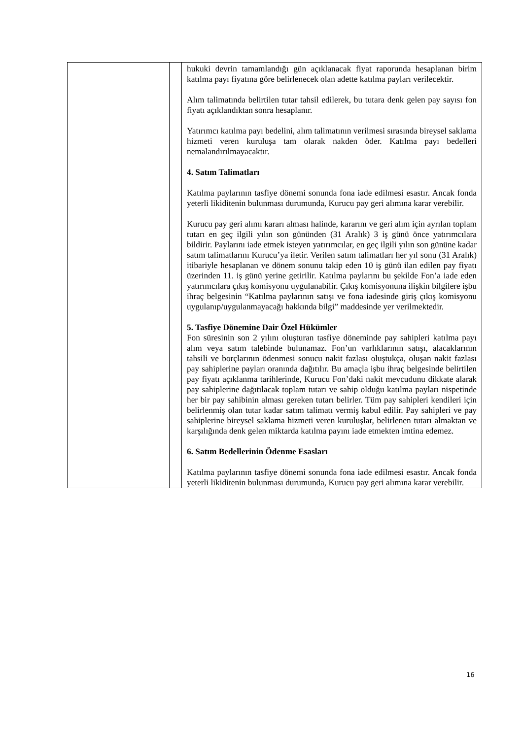| | | hukuki devrin tamamlandığı gün açıklanacak fiyat raporunda hesaplanan birim katılma payı fiyatına göre belirlenecek olan adette katılma payları verilecektir. Alım talimatında belirtilen tutar tahsil edilerek, bu tutara denk gelen pay sayısı fon fiyatı açıklandıktan sonra hesaplanır. Yatırımcı katılma payı bedelini, alım talimatının verilmesi sırasında bireysel saklama hizmeti veren kuruluşa tam olarak nakden öder. Katılma payı bedelleri nemalandırılmayacaktır. 4. Satım Talimatları Katılma paylarının tasfiye dönemi sonunda fona iade edilmesi esastır. Ancak fonda yeterli likiditenin bulunması durumunda, Kurucu pay geri alımına karar verebilir. Kurucu pay geri alımı kararı alması halinde, kararını ve geri alım için ayrılan toplam tutarı en geç ilgili yılın son gününden (31 Aralık) 3 iş günü önce yatırımcılara bildirir. Paylarını iade etmek isteyen yatırımcılar, en geç ilgili yılın son gününe kadar satım talimatlarını Kurucu’ya iletir. Verilen satım talimatları her yıl sonu (31 Aralık) itibariyle hesaplanan ve dönem sonunu takip eden 10 iş günü ilan edilen pay fiyatı üzerinden 11. iş günü yerine getirilir. Katılma paylarını bu şekilde Fon’a iade eden yatırımcılara çıkış komisyonu uygulanabilir. Çıkış komisyonuna ilişkin bilgilere işbu ihraç belgesinin “Katılma paylarının satışı ve fona iadesinde giriş çıkış komisyonu uygulanıp/uygulanmayacağı hakkında bilgi” maddesinde yer verilmektedir. 5. Tasfiye Dönemine Dair Özel Hükümler Fon süresinin son 2 yılını oluşturan tasfiye döneminde pay sahipleri katılma payı alım veya satım talebinde bulunamaz. Fon’un varlıklarının satışı, alacaklarının tahsili ve borçlarının ödenmesi sonucu nakit fazlası oluştukça, oluşan nakit fazlası pay sahiplerine payları oranında dağıtılır. Bu amaçla işbu ihraç belgesinde belirtilen pay fiyatı açıklanma tarihlerinde, Kurucu Fon’daki nakit mevcudunu dikkate alarak pay sahiplerine dağıtılacak toplam tutarı ve sahip olduğu katılma payları nispetinde her bir pay sahibinin alması gereken tutarı belirler. Tüm pay sahipleri kendileri için belirlenmiş olan tutar kadar satım talimatı vermiş kabul edilir. Pay sahipleri ve pay sahiplerine bireysel saklama hizmeti veren kuruluşlar, belirlenen tutarı almaktan ve karşılığında denk gelen miktarda katılma payını iade etmekten imtina edemez. 6. Satım Bedellerinin Ödenme Esasları Katılma paylarının tasfiye dönemi sonunda fona iade edilmesi esastır. Ancak fonda yeterli likiditenin bulunması durumunda, Kurucu pay geri alımına karar verebilir. |
16